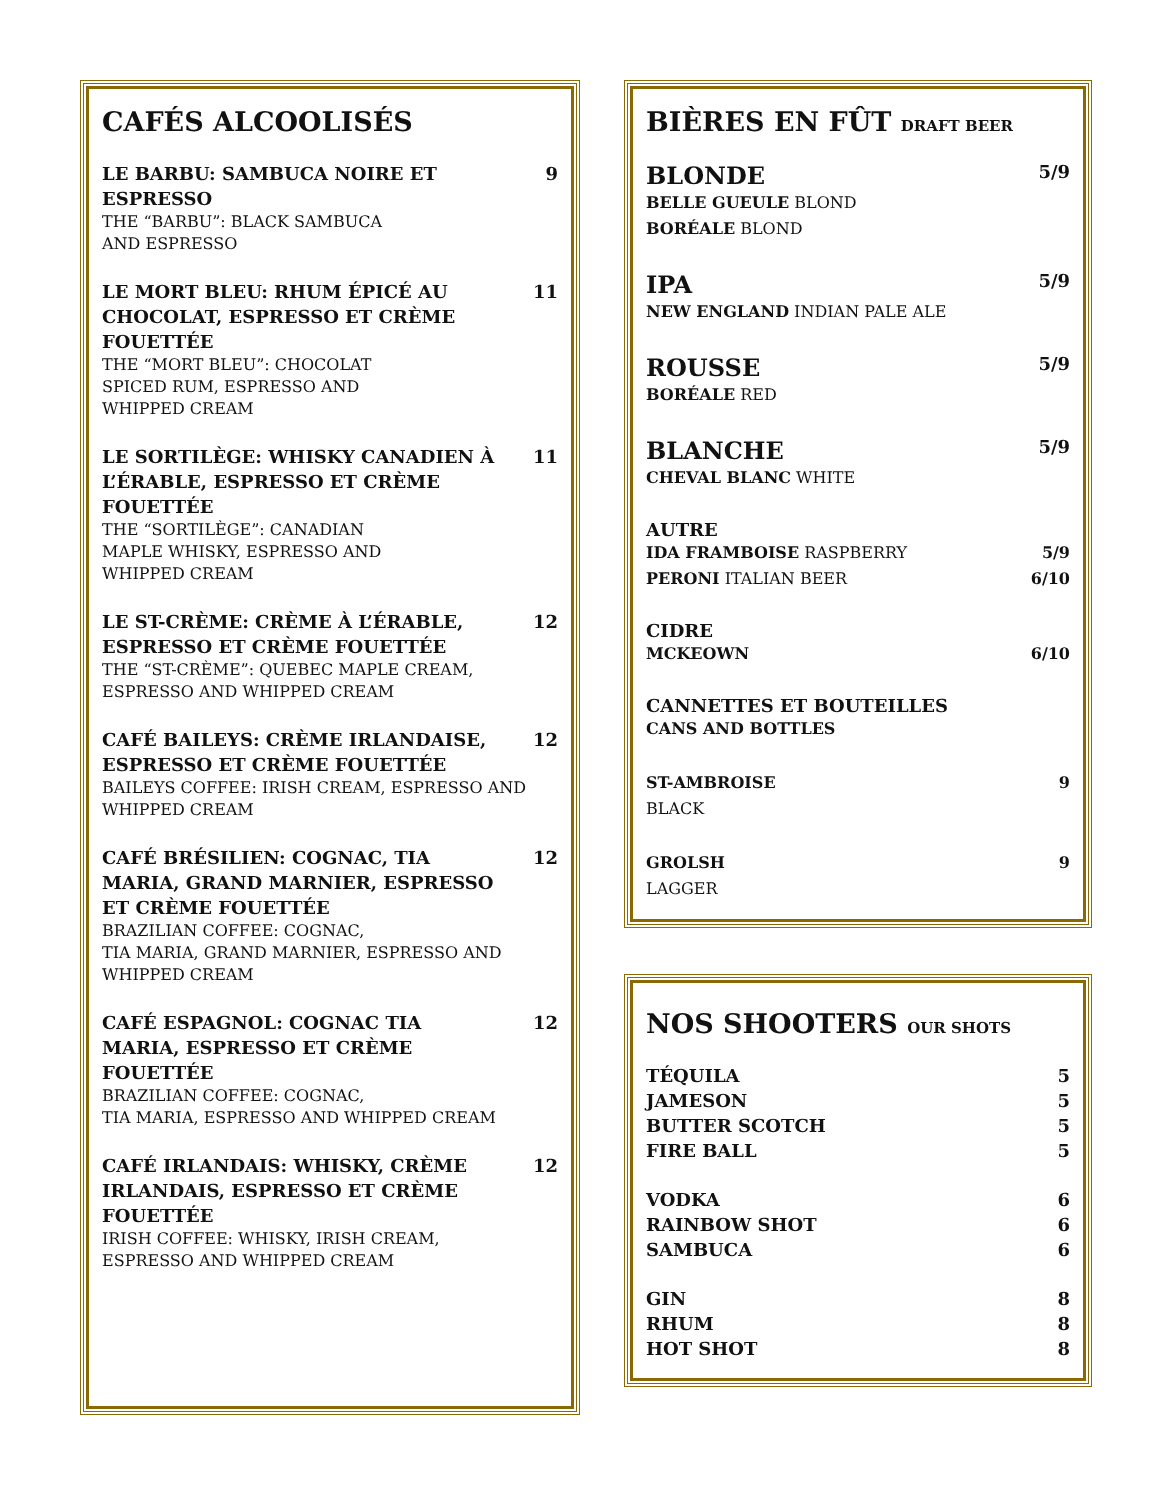CAFÉS ALCOOLISÉS
LE BARBU: SAMBUCA NOIRE ET ESPRESSO 9
THE “BARBU”: BLACK SAMBUCA
AND ESPRESSO
LE MORT BLEU: RHUM ÉPICÉ AU CHOCOLAT, ESPRESSO ET CRÈME FOUETTÉE 11
THE “MORT BLEU”: CHOCOLAT
SPICED RUM, ESPRESSO AND
WHIPPED CREAM
LE SORTILÈGE: WHISKY CANADIEN À L’ÉRABLE, ESPRESSO ET CRÈME FOUETTÉE 11
THE “SORTILÈGE”: CANADIAN
MAPLE WHISKY, ESPRESSO AND
WHIPPED CREAM
LE ST-CRÈME: CRÈME À L’ÉRABLE, ESPRESSO ET CRÈME FOUETTÉE 12
THE “ST-CRÈME”: QUEBEC MAPLE CREAM,
ESPRESSO AND WHIPPED CREAM
CAFÉ BAILEYS: CRÈME IRLANDAISE, ESPRESSO ET CRÈME FOUETTÉE 12
BAILEYS COFFEE: IRISH CREAM, ESPRESSO AND
WHIPPED CREAM
CAFÉ BRÉSILIEN: COGNAC, TIA MARIA, GRAND MARNIER, ESPRESSO ET CRÈME FOUETTÉE 12
BRAZILIAN COFFEE: COGNAC,
TIA MARIA, GRAND MARNIER, ESPRESSO AND
WHIPPED CREAM
CAFÉ ESPAGNOL: COGNAC TIA MARIA, ESPRESSO ET CRÈME FOUETTÉE 12
BRAZILIAN COFFEE: COGNAC,
TIA MARIA, ESPRESSO AND WHIPPED CREAM
CAFÉ IRLANDAIS: WHISKY, CRÈME IRLANDAIS, ESPRESSO ET CRÈME FOUETTÉE 12
IRISH COFFEE: WHISKY, IRISH CREAM,
ESPRESSO AND WHIPPED CREAM
BIÈRES EN FÛT DRAFT BEER
BLONDE 5/9
BELLE GUEULE BLOND
BORÉALE BLOND
IPA 5/9
NEW ENGLAND INDIAN PALE ALE
ROUSSE 5/9
BORÉALE RED
BLANCHE 5/9
CHEVAL BLANC WHITE
AUTRE
IDA FRAMBOISE RASPBERRY 5/9
PERONI ITALIAN BEER 6/10
CIDRE
MCKEOWN 6/10
CANNETTES ET BOUTEILLES
CANS AND BOTTLES
ST-AMBROISE 9
BLACK
GROLSH 9
LAGGER
NOS SHOOTERS OUR SHOTS
TÉQUILA 5
JAMESON 5
BUTTER SCOTCH 5
FIRE BALL 5
VODKA 6
RAINBOW SHOT 6
SAMBUCA 6
GIN 8
RHUM 8
HOT SHOT 8